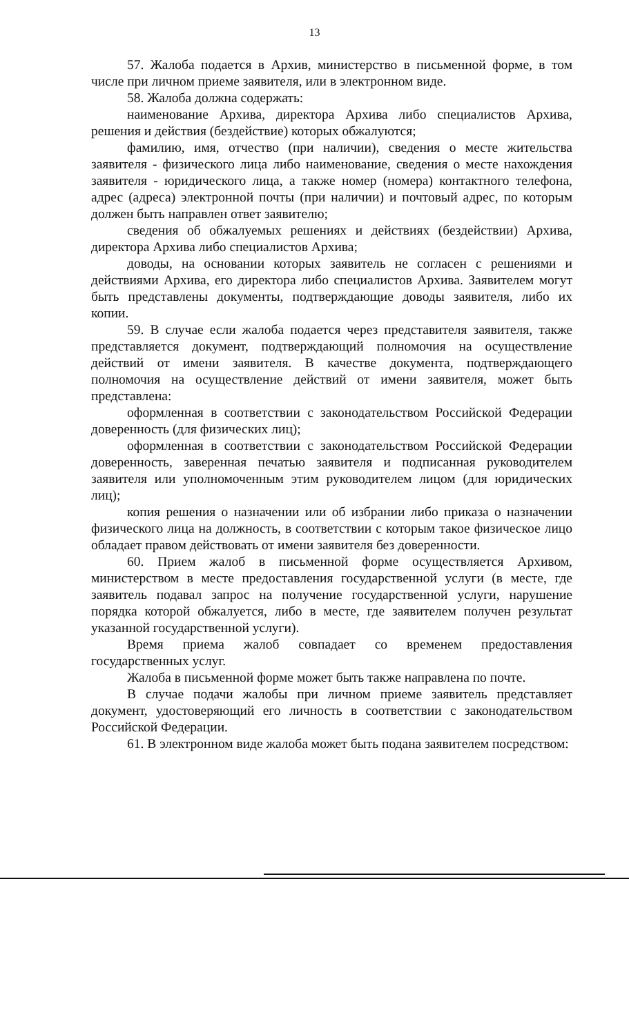13
57. Жалоба подается в Архив, министерство в письменной форме, в том числе при личном приеме заявителя, или в электронном виде.
58. Жалоба должна содержать:
наименование Архива, директора Архива либо специалистов Архива, решения и действия (бездействие) которых обжалуются;
фамилию, имя, отчество (при наличии), сведения о месте жительства заявителя - физического лица либо наименование, сведения о месте нахождения заявителя - юридического лица, а также номер (номера) контактного телефона, адрес (адреса) электронной почты (при наличии) и почтовый адрес, по которым должен быть направлен ответ заявителю;
сведения об обжалуемых решениях и действиях (бездействии) Архива, директора Архива либо специалистов Архива;
доводы, на основании которых заявитель не согласен с решениями и действиями Архива, его директора либо специалистов Архива. Заявителем могут быть представлены документы, подтверждающие доводы заявителя, либо их копии.
59. В случае если жалоба подается через представителя заявителя, также представляется документ, подтверждающий полномочия на осуществление действий от имени заявителя. В качестве документа, подтверждающего полномочия на осуществление действий от имени заявителя, может быть представлена:
оформленная в соответствии с законодательством Российской Федерации доверенность (для физических лиц);
оформленная в соответствии с законодательством Российской Федерации доверенность, заверенная печатью заявителя и подписанная руководителем заявителя или уполномоченным этим руководителем лицом (для юридических лиц);
копия решения о назначении или об избрании либо приказа о назначении физического лица на должность, в соответствии с которым такое физическое лицо обладает правом действовать от имени заявителя без доверенности.
60. Прием жалоб в письменной форме осуществляется Архивом, министерством в месте предоставления государственной услуги (в месте, где заявитель подавал запрос на получение государственной услуги, нарушение порядка которой обжалуется, либо в месте, где заявителем получен результат указанной государственной услуги).
Время приема жалоб совпадает со временем предоставления государственных услуг.
Жалоба в письменной форме может быть также направлена по почте.
В случае подачи жалобы при личном приеме заявитель представляет документ, удостоверяющий его личность в соответствии с законодательством Российской Федерации.
61. В электронном виде жалоба может быть подана заявителем посредством: